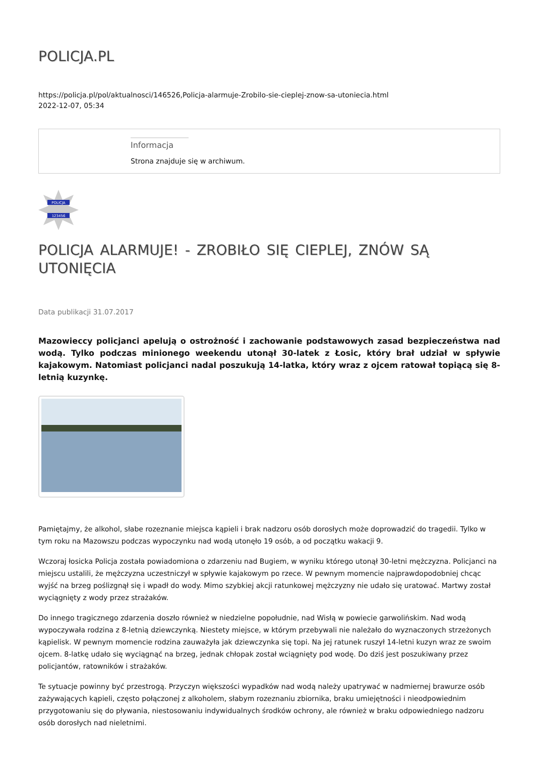POLICJA.PL
https://policja.pl/pol/aktualnosci/146526,Policja-alarmuje-Zrobilo-sie-cieplej-znow-sa-utoniecia.html
2022-12-07, 05:34
Informacja
Strona znajduje się w archiwum.
POLICJA
123456
POLICJA ALARMUJE! - ZROBIŁO SIĘ CIEPLEJ, ZNÓW SĄ UTONIĘCIA
Data publikacji 31.07.2017
Mazowieccy policjanci apelują o ostrożność i zachowanie podstawowych zasad bezpieczeństwa nad wodą. Tylko podczas minionego weekendu utonął 30-latek z Łosic, który brał udział w spływie kajakowym. Natomiast policjanci nadal poszukują 14-latka, który wraz z ojcem ratował topiącą się 8-letnią kuzynkę.
Pamiętajmy, że alkohol, słabe rozeznanie miejsca kąpieli i brak nadzoru osób dorosłych może doprowadzić do tragedii. Tylko w tym roku na Mazowszu podczas wypoczynku nad wodą utonęło 19 osób, a od początku wakacji 9.
Wczoraj łosicka Policja została powiadomiona o zdarzeniu nad Bugiem, w wyniku którego utonął 30-letni mężczyzna. Policjanci na miejscu ustalili, że mężczyzna uczestniczył w spływie kajakowym po rzece. W pewnym momencie najprawdopodobniej chcąc wyjść na brzeg poślizgnął się i wpadł do wody. Mimo szybkiej akcji ratunkowej mężczyzny nie udało się uratować. Martwy został wyciągnięty z wody przez strażaków.
Do innego tragicznego zdarzenia doszło również w niedzielne popołudnie, nad Wisłą w powiecie garwolińskim. Nad wodą wypoczywała rodzina z 8-letnią dziewczynką. Niestety miejsce, w którym przebywali nie należało do wyznaczonych strzeżonych kąpielisk. W pewnym momencie rodzina zauważyła jak dziewczynka się topi. Na jej ratunek ruszył 14-letni kuzyn wraz ze swoim ojcem. 8-latkę udało się wyciągnąć na brzeg, jednak chłopak został wciągnięty pod wodę. Do dziś jest poszukiwany przez policjantów, ratowników i strażaków.
Te sytuacje powinny być przestrogą. Przyczyn większości wypadków nad wodą należy upatrywać w nadmiernej brawurze osób zażywających kąpieli, często połączonej z alkoholem, słabym rozeznaniu zbiornika, braku umiejętności i nieodpowiednim przygotowaniu się do pływania, niestosowaniu indywidualnych środków ochrony, ale również w braku odpowiedniego nadzoru osób dorosłych nad nieletnimi.